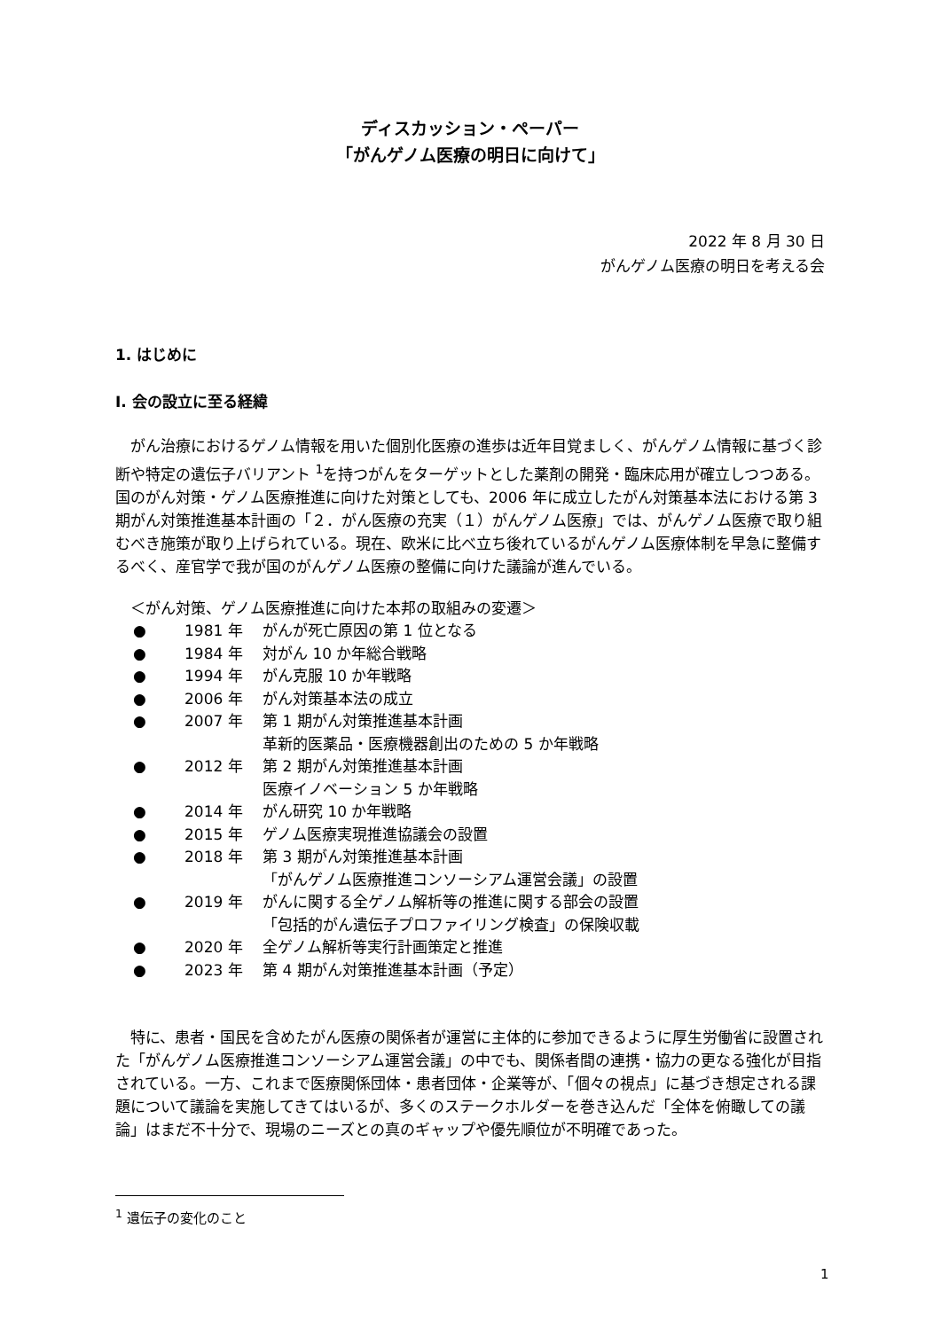ディスカッション・ペーパー
「がんゲノム医療の明日に向けて」
2022 年 8 月 30 日
がんゲノム医療の明日を考える会
1. はじめに
I. 会の設立に至る経緯
がん治療におけるゲノム情報を用いた個別化医療の進歩は近年目覚ましく、がんゲノム情報に基づく診断や特定の遺伝子バリアント <sup>1</sup>を持つがんをターゲットとした薬剤の開発・臨床応用が確立しつつある。国のがん対策・ゲノム医療推進に向けた対策としても、2006 年に成立したがん対策基本法における第 3 期がん対策推進基本計画の「２．がん医療の充実（１）がんゲノム医療」では、がんゲノム医療で取り組むべき施策が取り上げられている。現在、欧米に比べ立ち後れているがんゲノム医療体制を早急に整備するべく、産官学で我が国のがんゲノム医療の整備に向けた議論が進んでいる。
　＜がん対策、ゲノム医療推進に向けた本邦の取組みの変遷＞
● 1981 年 がんが死亡原因の第 1 位となる
● 1984 年 対がん 10 か年総合戦略
● 1994 年 がん克服 10 か年戦略
● 2006 年 がん対策基本法の成立
● 2007 年 第 1 期がん対策推進基本計画
革新的医薬品・医療機器創出のための 5 か年戦略
● 2012 年 第 2 期がん対策推進基本計画
医療イノベーション 5 か年戦略
● 2014 年 がん研究 10 か年戦略
● 2015 年 ゲノム医療実現推進協議会の設置
● 2018 年 第 3 期がん対策推進基本計画
「がんゲノム医療推進コンソーシアム運営会議」の設置
● 2019 年 がんに関する全ゲノム解析等の推進に関する部会の設置
「包括的がん遺伝子プロファイリング検査」の保険収載
● 2020 年 全ゲノム解析等実行計画策定と推進
● 2023 年 第 4 期がん対策推進基本計画（予定）
特に、患者・国民を含めたがん医療の関係者が運営に主体的に参加できるように厚生労働省に設置された「がんゲノム医療推進コンソーシアム運営会議」の中でも、関係者間の連携・協力の更なる強化が目指されている。一方、これまで医療関係団体・患者団体・企業等が、「個々の視点」に基づき想定される課題について議論を実施してきてはいるが、多くのステークホルダーを巻き込んだ「全体を俯瞰しての議論」はまだ不十分で、現場のニーズとの真のギャップや優先順位が不明確であった。
<sup>1</sup> 遺伝子の変化のこと
1